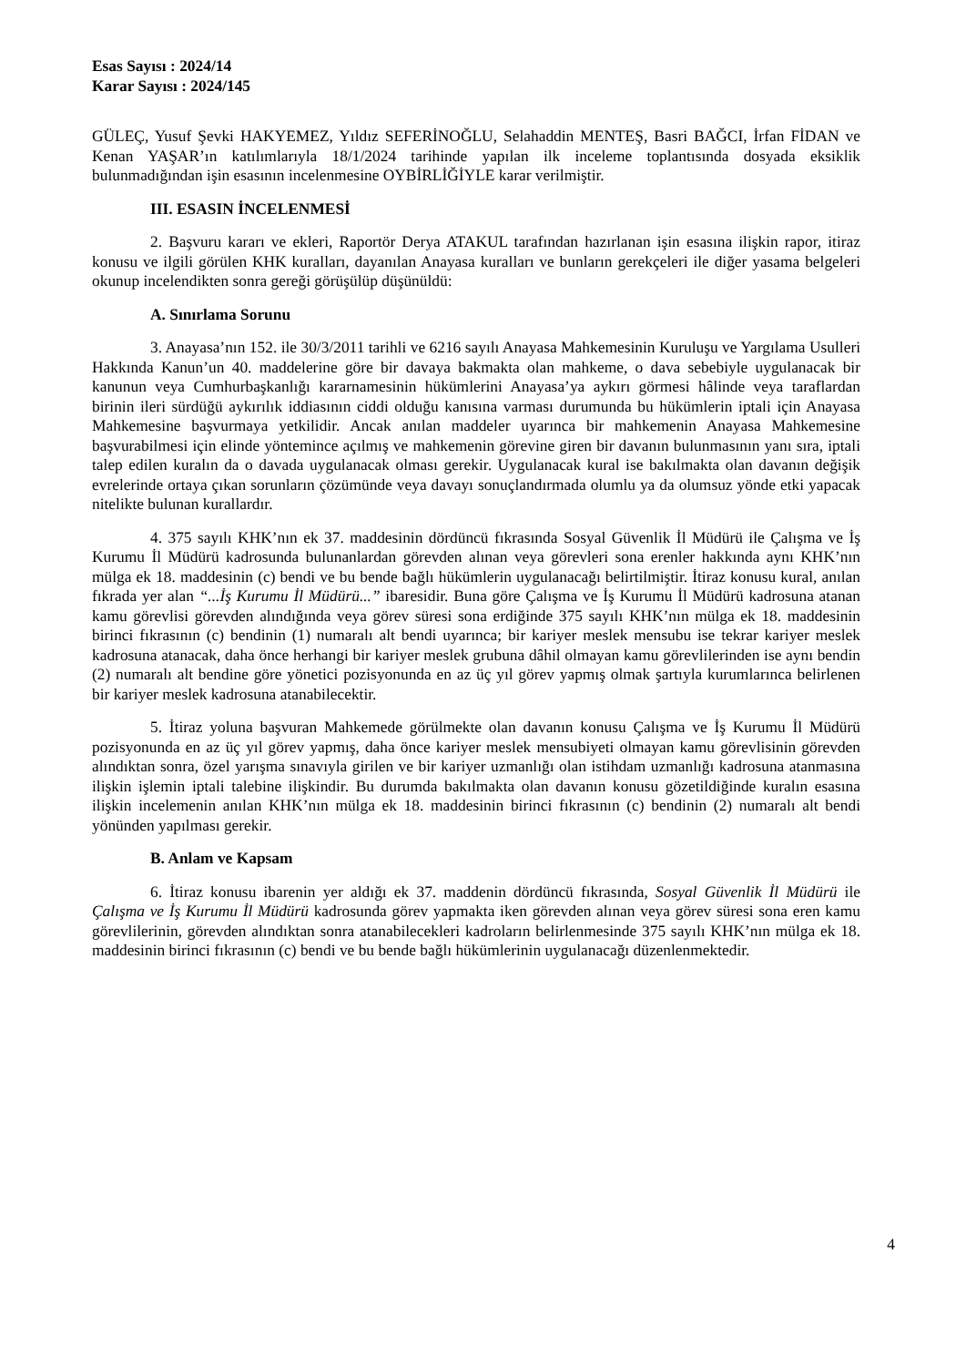Esas Sayısı : 2024/14
Karar Sayısı : 2024/145
GÜLEÇ, Yusuf Şevki HAKYEMEZ, Yıldız SEFERİNOĞLU, Selahaddin MENTEŞ, Basri BAĞCI, İrfan FİDAN ve Kenan YAŞAR’ın katılımlarıyla 18/1/2024 tarihinde yapılan ilk inceleme toplantısında dosyada eksiklik bulunmadığından işin esasının incelenmesine OYBİRLİĞİYLE karar verilmiştir.
III. ESASIN İNCELENMESİ
2. Başvuru kararı ve ekleri, Raportör Derya ATAKUL tarafından hazırlanan işin esasına ilişkin rapor, itiraz konusu ve ilgili görülen KHK kuralları, dayanılan Anayasa kuralları ve bunların gerekçeleri ile diğer yasama belgeleri okunup incelendikten sonra gereği görüşülüp düşünüldü:
A. Sınırlama Sorunu
3. Anayasa’nın 152. ile 30/3/2011 tarihli ve 6216 sayılı Anayasa Mahkemesinin Kuruluşu ve Yargılama Usulleri Hakkında Kanun’un 40. maddelerine göre bir davaya bakmakta olan mahkeme, o dava sebebiyle uygulanacak bir kanunun veya Cumhurbaşkanlığı kararnamesinin hükümlerini Anayasa’ya aykırı görmesi hâlinde veya taraflardan birinin ileri sürdüğü aykırılık iddiasının ciddi olduğu kanısına varması durumunda bu hükümlerin iptali için Anayasa Mahkemesine başvurmaya yetkilidir. Ancak anılan maddeler uyarınca bir mahkemenin Anayasa Mahkemesine başvurabilmesi için elinde yöntemince açılmış ve mahkemenin görevine giren bir davanın bulunmasının yanı sıra, iptali talep edilen kuralın da o davada uygulanacak olması gerekir. Uygulanacak kural ise bakılmakta olan davanın değişik evrelerinde ortaya çıkan sorunların çözümünde veya davayı sonuçlandırmada olumlu ya da olumsuz yönde etki yapacak nitelikte bulunan kurallardır.
4. 375 sayılı KHK’nın ek 37. maddesinin dördüncü fıkrasında Sosyal Güvenlik İl Müdürü ile Çalışma ve İş Kurumu İl Müdürü kadrosunda bulunanlardan görevden alınan veya görevleri sona erenler hakkında aynı KHK’nın mülga ek 18. maddesinin (c) bendi ve bu bende bağlı hükümlerin uygulanacağı belirtilmiştir. İtiraz konusu kural, anılan fıkrada yer alan “...İş Kurumu İl Müdürü...” ibaresidir. Buna göre Çalışma ve İş Kurumu İl Müdürü kadrosuna atanan kamu görevlisi görevden alındığında veya görev süresi sona erdiğinde 375 sayılı KHK’nın mülga ek 18. maddesinin birinci fıkrasının (c) bendinin (1) numaralı alt bendi uyarınca; bir kariyer meslek mensubu ise tekrar kariyer meslek kadrosuna atanacak, daha önce herhangi bir kariyer meslek grubuna dâhil olmayan kamu görevlilerinden ise aynı bendin (2) numaralı alt bendine göre yönetici pozisyonunda en az üç yıl görev yapmış olmak şartıyla kurumlarınca belirlenen bir kariyer meslek kadrosuna atanabilecektir.
5. İtiraz yoluna başvuran Mahkemede görülmekte olan davanın konusu Çalışma ve İş Kurumu İl Müdürü pozisyonunda en az üç yıl görev yapmış, daha önce kariyer meslek mensubiyeti olmayan kamu görevlisinin görevden alındıktan sonra, özel yarışma sınavıyla girilen ve bir kariyer uzmanlığı olan istihdam uzmanlığı kadrosuna atanmasına ilişkin işlemin iptali talebine ilişkindir. Bu durumda bakılmakta olan davanın konusu gözetildiğinde kuralın esasına ilişkin incelemenin anılan KHK’nın mülga ek 18. maddesinin birinci fıkrasının (c) bendinin (2) numaralı alt bendi yönünden yapılması gerekir.
B. Anlam ve Kapsam
6. İtiraz konusu ibarenin yer aldığı ek 37. maddenin dördüncü fıkrasında, Sosyal Güvenlik İl Müdürü ile Çalışma ve İş Kurumu İl Müdürü kadrosunda görev yapmakta iken görevden alınan veya görev süresi sona eren kamu görevlilerinin, görevden alındıktan sonra atanabilecekleri kadroların belirlenmesinde 375 sayılı KHK’nın mülga ek 18. maddesinin birinci fıkrasının (c) bendi ve bu bende bağlı hükümlerinin uygulanacağı düzenlenmektedir.
4